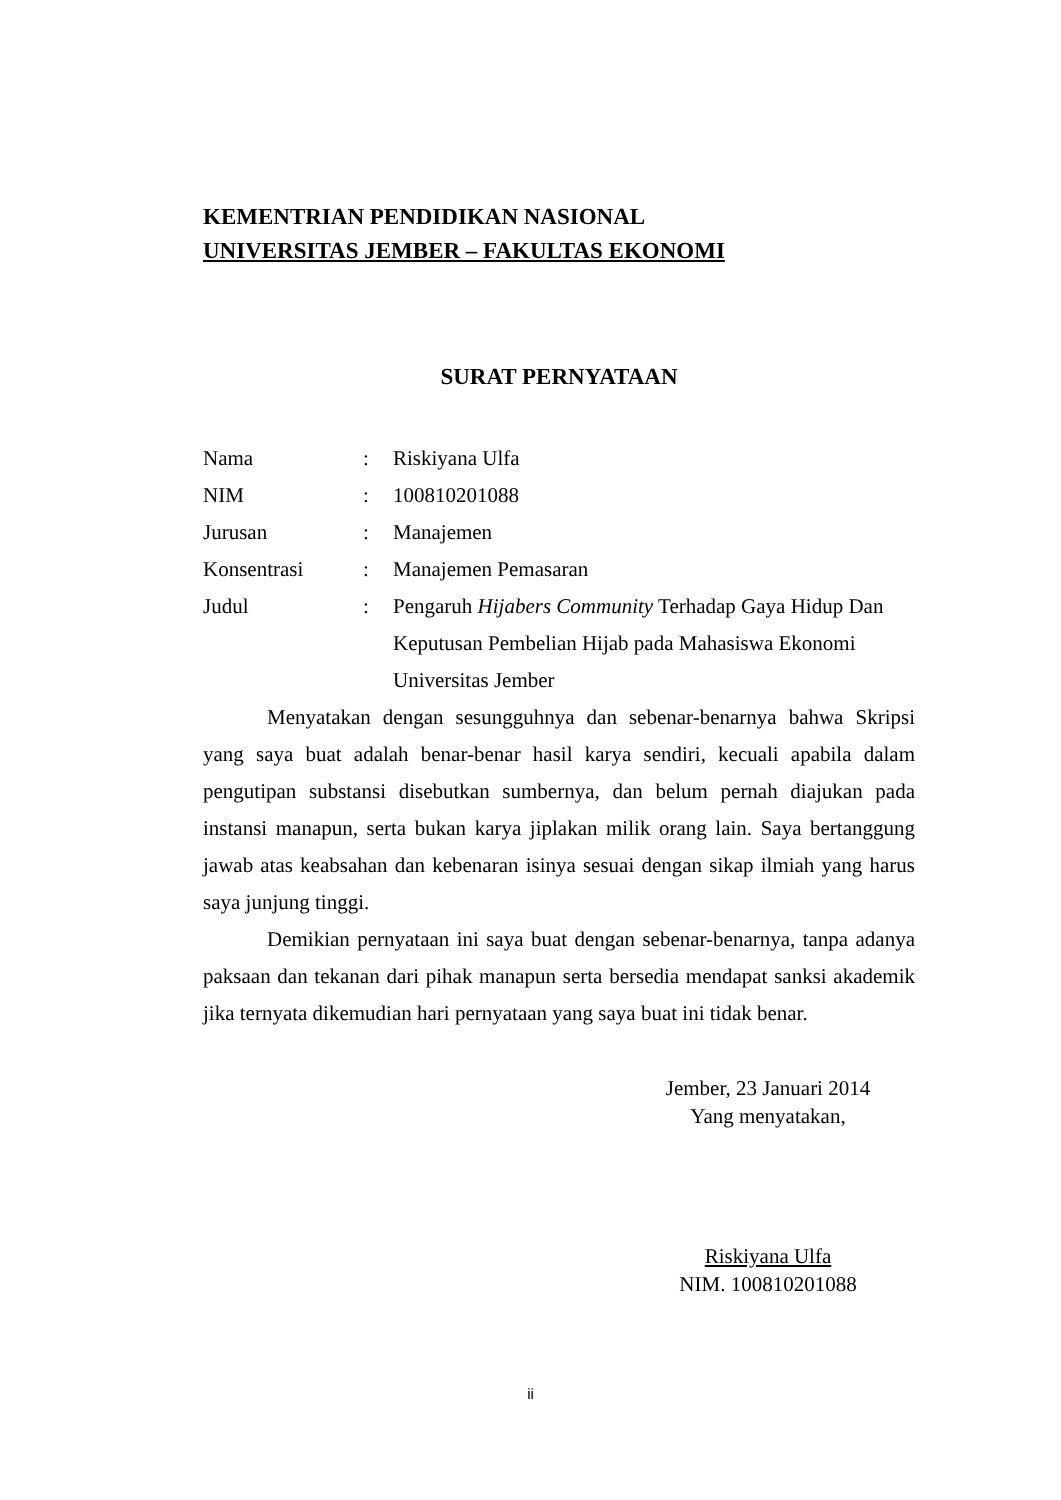KEMENTRIAN PENDIDIKAN NASIONAL
UNIVERSITAS JEMBER – FAKULTAS EKONOMI
SURAT PERNYATAAN
| Nama | : | Riskiyana Ulfa |
| NIM | : | 100810201088 |
| Jurusan | : | Manajemen |
| Konsentrasi | : | Manajemen Pemasaran |
| Judul | : | Pengaruh Hijabers Community Terhadap Gaya Hidup Dan Keputusan Pembelian Hijab pada Mahasiswa Ekonomi Universitas Jember |
Menyatakan dengan sesungguhnya dan sebenar-benarnya bahwa Skripsi yang saya buat adalah benar-benar hasil karya sendiri, kecuali apabila dalam pengutipan substansi disebutkan sumbernya, dan belum pernah diajukan pada instansi manapun, serta bukan karya jiplakan milik orang lain. Saya bertanggung jawab atas keabsahan dan kebenaran isinya sesuai dengan sikap ilmiah yang harus saya junjung tinggi.
Demikian pernyataan ini saya buat dengan sebenar-benarnya, tanpa adanya paksaan dan tekanan dari pihak manapun serta bersedia mendapat sanksi akademik jika ternyata dikemudian hari pernyataan yang saya buat ini tidak benar.
Jember, 23 Januari 2014
Yang menyatakan,
Riskiyana Ulfa
NIM. 100810201088
ii